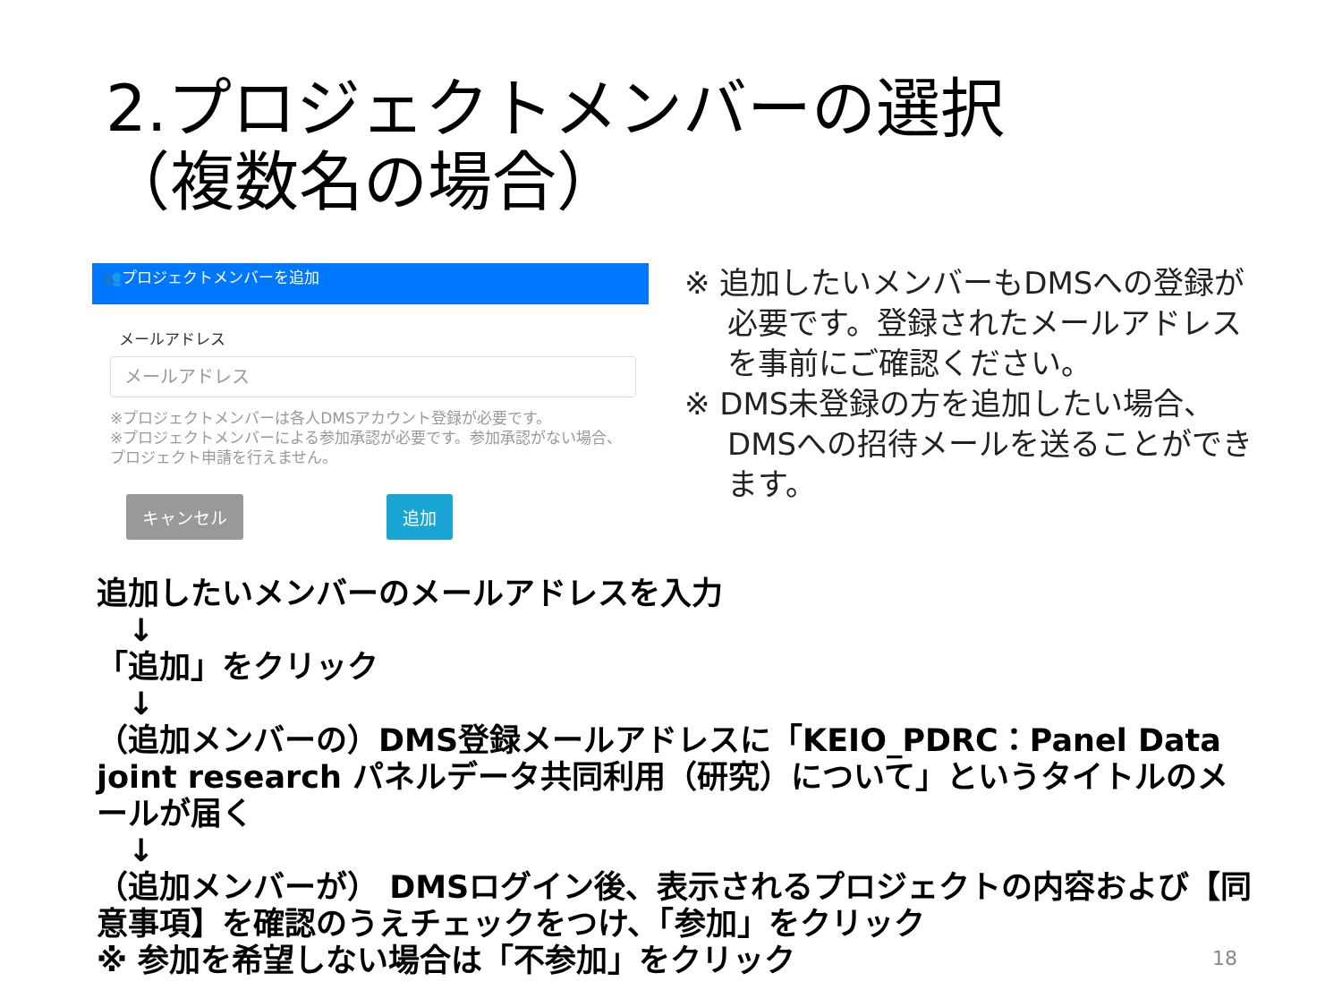2.プロジェクトメンバーの選択
（複数名の場合）
👥プロジェクトメンバーを追加
メールアドレス
メールアドレス
※プロジェクトメンバーは各人DMSアカウント登録が必要です。
※プロジェクトメンバーによる参加承認が必要です。参加承認がない場合、プロジェクト申請を行えません。
キャンセル 追加
※ 追加したいメンバーもDMSへの登録が必要です。登録されたメールアドレスを事前にご確認ください。
※ DMS未登録の方を追加したい場合、DMSへの招待メールを送ることができます。
追加したいメンバーのメールアドレスを入力
　↓
「追加」をクリック
　↓
（追加メンバーの）DMS登録メールアドレスに「KEIO_PDRC：Panel Data joint research パネルデータ共同利用（研究）について」というタイトルのメールが届く
　↓
（追加メンバーが） DMSログイン後、表示されるプロジェクトの内容および【同意事項】を確認のうえチェックをつけ、「参加」をクリック
※ 参加を希望しない場合は「不参加」をクリック
18